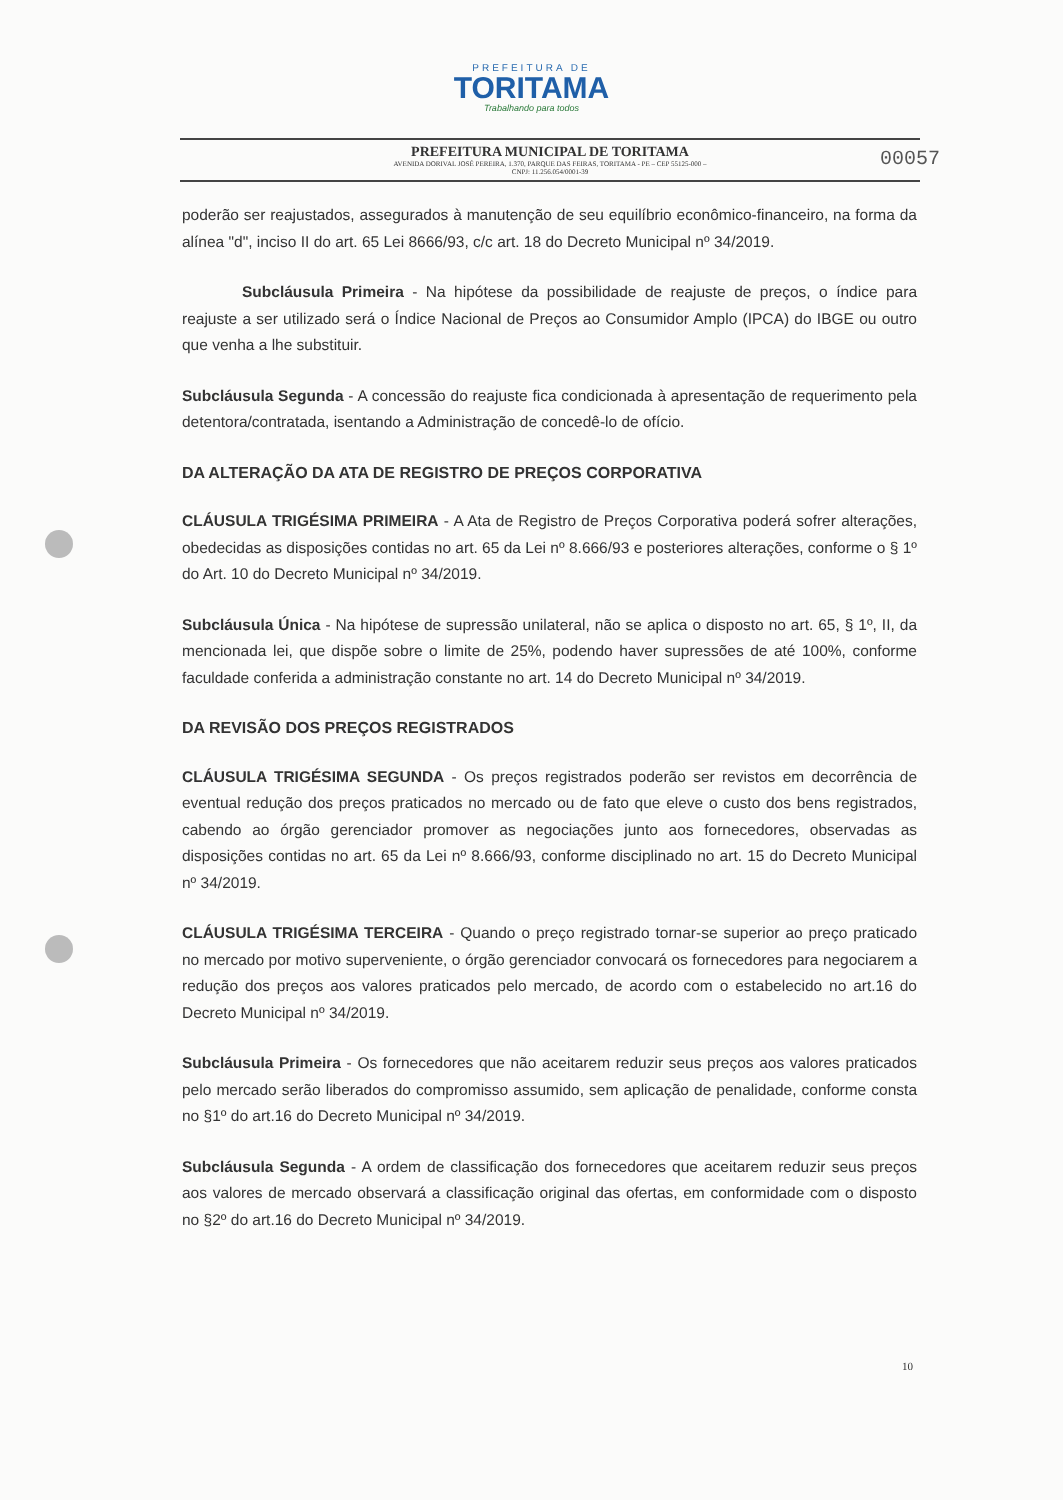PREFEITURA DE
TORITAMA
Trabalhando para todos
PREFEITURA MUNICIPAL DE TORITAMA
AVENIDA DORIVAL JOSÉ PEREIRA, 1.370, PARQUE DAS FEIRAS, TORITAMA - PE – CEP 55125-000 –
CNPJ: 11.256.054/0001-39
00057
poderão ser reajustados, assegurados à manutenção de seu equilíbrio econômico-financeiro, na forma da alínea "d", inciso II do art. 65 Lei 8666/93, c/c art. 18 do Decreto Municipal nº 34/2019.
Subcláusula Primeira - Na hipótese da possibilidade de reajuste de preços, o índice para reajuste a ser utilizado será o Índice Nacional de Preços ao Consumidor Amplo (IPCA) do IBGE ou outro que venha a lhe substituir.
Subcláusula Segunda - A concessão do reajuste fica condicionada à apresentação de requerimento pela detentora/contratada, isentando a Administração de concedê-lo de ofício.
DA ALTERAÇÃO DA ATA DE REGISTRO DE PREÇOS CORPORATIVA
CLÁUSULA TRIGÉSIMA PRIMEIRA - A Ata de Registro de Preços Corporativa poderá sofrer alterações, obedecidas as disposições contidas no art. 65 da Lei nº 8.666/93 e posteriores alterações, conforme o § 1º do Art. 10 do Decreto Municipal nº 34/2019.
Subcláusula Única - Na hipótese de supressão unilateral, não se aplica o disposto no art. 65, § 1º, II, da mencionada lei, que dispõe sobre o limite de 25%, podendo haver supressões de até 100%, conforme faculdade conferida a administração constante no art. 14 do Decreto Municipal nº 34/2019.
DA REVISÃO DOS PREÇOS REGISTRADOS
CLÁUSULA TRIGÉSIMA SEGUNDA - Os preços registrados poderão ser revistos em decorrência de eventual redução dos preços praticados no mercado ou de fato que eleve o custo dos bens registrados, cabendo ao órgão gerenciador promover as negociações junto aos fornecedores, observadas as disposições contidas no art. 65 da Lei nº 8.666/93, conforme disciplinado no art. 15 do Decreto Municipal nº 34/2019.
CLÁUSULA TRIGÉSIMA TERCEIRA - Quando o preço registrado tornar-se superior ao preço praticado no mercado por motivo superveniente, o órgão gerenciador convocará os fornecedores para negociarem a redução dos preços aos valores praticados pelo mercado, de acordo com o estabelecido no art.16 do Decreto Municipal nº 34/2019.
Subcláusula Primeira - Os fornecedores que não aceitarem reduzir seus preços aos valores praticados pelo mercado serão liberados do compromisso assumido, sem aplicação de penalidade, conforme consta no §1º do art.16 do Decreto Municipal nº 34/2019.
Subcláusula Segunda - A ordem de classificação dos fornecedores que aceitarem reduzir seus preços aos valores de mercado observará a classificação original das ofertas, em conformidade com o disposto no §2º do art.16 do Decreto Municipal nº 34/2019.
10